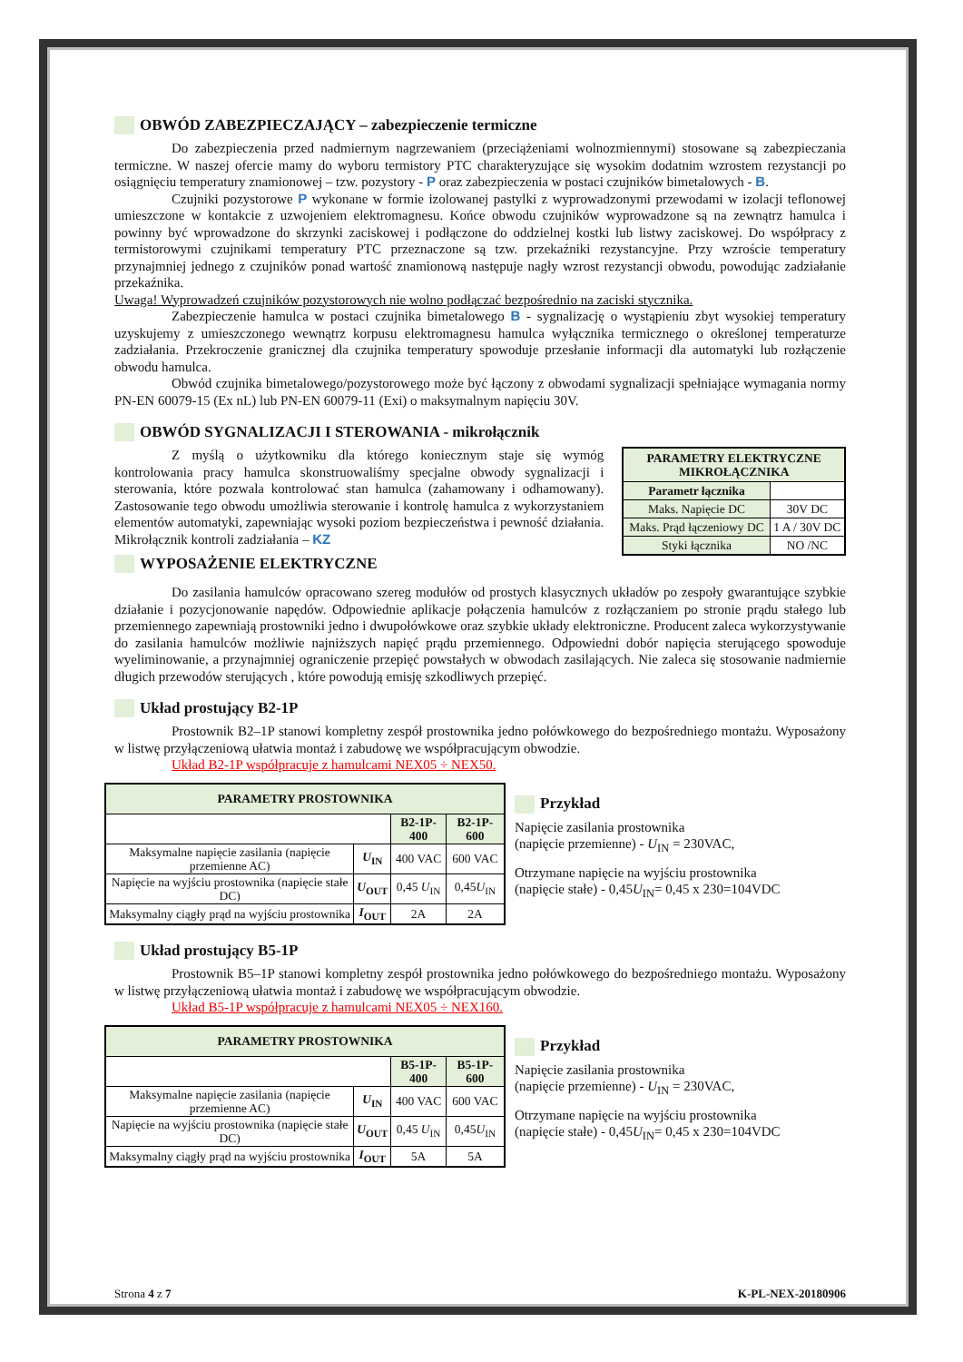OBWÓD ZABEZPIECZAJĄCY – zabezpieczenie termiczne
Do zabezpieczenia przed nadmiernym nagrzewaniem (przeciążeniami wolnozmiennymi) stosowane są zabezpieczania termiczne. W naszej ofercie mamy do wyboru termistory PTC charakteryzujące się wysokim dodatnim wzrostem rezystancji po osiągnięciu temperatury znamionowej – tzw. pozystory - P oraz zabezpieczenia w postaci czujników bimetalowych - B.
Czujniki pozystorowe P wykonane w formie izolowanej pastylki z wyprowadzonymi przewodami w izolacji teflonowej umieszczone w kontakcie z uzwojeniem elektromagnesu. Końce obwodu czujników wyprowadzone są na zewnątrz hamulca i powinny być wprowadzone do skrzynki zaciskowej i podłączone do oddzielnej kostki lub listwy zaciskowej. Do współpracy z termistorowymi czujnikami temperatury PTC przeznaczone są tzw. przekaźniki rezystancyjne. Przy wzroście temperatury przynajmniej jednego z czujników ponad wartość znamionową następuje nagły wzrost rezystancji obwodu, powodując zadziałanie przekaźnika.
Uwaga! Wyprowadzeń czujników pozystorowych nie wolno podłączać bezpośrednio na zaciski stycznika.
Zabezpieczenie hamulca w postaci czujnika bimetalowego B - sygnalizację o wystąpieniu zbyt wysokiej temperatury uzyskujemy z umieszczonego wewnątrz korpusu elektromagnesu hamulca wyłącznika termicznego o określonej temperaturze zadziałania. Przekroczenie granicznej dla czujnika temperatury spowoduje przesłanie informacji dla automatyki lub rozłączenie obwodu hamulca.
Obwód czujnika bimetalowego/pozystorowego może być łączony z obwodami sygnalizacji spełniające wymagania normy PN-EN 60079-15 (Ex nL) lub PN-EN 60079-11 (Exi) o maksymalnym napięciu 30V.
OBWÓD SYGNALIZACJI I STEROWANIA - mikrołącznik
Z myślą o użytkowniku dla którego koniecznym staje się wymóg kontrolowania pracy hamulca skonstruowaliśmy specjalne obwody sygnalizacji i sterowania, które pozwala kontrolować stan hamulca (zahamowany i odhamowany). Zastosowanie tego obwodu umożliwia sterowanie i kontrolę hamulca z wykorzystaniem elementów automatyki, zapewniając wysoki poziom bezpieczeństwa i pewność działania. Mikrołącznik kontroli zadziałania – KZ
WYPOSAŻENIE ELEKTRYCZNE
| PARAMETRY ELEKTRYCZNE MIKROŁĄCZNIKA | |
| --- | --- |
| Parametr łącznika | |
| Maks. Napięcie DC | 30V DC |
| Maks. Prąd łączeniowy DC | 1 A / 30V DC |
| Styki łącznika | NO /NC |
Do zasilania hamulców opracowano szereg modułów od prostych klasycznych układów po zespoły gwarantujące szybkie działanie i pozycjonowanie napędów. Odpowiednie aplikacje połączenia hamulców z rozłączaniem po stronie prądu stałego lub przemiennego zapewniają prostowniki jedno i dwupołówkowe oraz szybkie układy elektroniczne. Producent zaleca wykorzystywanie do zasilania hamulców możliwie najniższych napięć prądu przemiennego. Odpowiedni dobór napięcia sterującego spowoduje wyeliminowanie, a przynajmniej ograniczenie przepięć powstałych w obwodach zasilających. Nie zaleca się stosowanie nadmiernie długich przewodów sterujących , które powodują emisję szkodliwych przepięć.
Układ prostujący B2-1P
Prostownik B2–1P stanowi kompletny zespół prostownika jedno połówkowego do bezpośredniego montażu. Wyposażony w listwę przyłączeniową ułatwia montaż i zabudowę we współpracującym obwodzie.
Układ B2-1P współpracuje z hamulcami NEX05 ÷ NEX50.
| PARAMETRY PROSTOWNIKA | | | |
| --- | --- | --- | --- |
| | | B2-1P-400 | B2-1P-600 |
| Maksymalne napięcie zasilania (napięcie przemienne AC) | U<sub>IN</sub> | 400 VAC | 600 VAC |
| Napięcie na wyjściu prostownika (napięcie stałe DC) | U<sub>OUT</sub> | 0,45 U<sub>IN</sub> | 0,45 U<sub>IN</sub> |
| Maksymalny ciągły prąd na wyjściu prostownika | I<sub>OUT</sub> | 2A | 2A |
Przykład
Napięcie zasilania prostownika
(napięcie przemienne) - U<sub>IN</sub> = 230VAC,
Otrzymane napięcie na wyjściu prostownika
(napięcie stałe) - 0,45U<sub>IN</sub>= 0,45 x 230=104VDC
Układ prostujący B5-1P
Prostownik B5–1P stanowi kompletny zespół prostownika jedno połówkowego do bezpośredniego montażu. Wyposażony w listwę przyłączeniową ułatwia montaż i zabudowę we współpracującym obwodzie.
Układ B5-1P współpracuje z hamulcami NEX05 ÷ NEX160.
| PARAMETRY PROSTOWNIKA | | | |
| --- | --- | --- | --- |
| | | B5-1P-400 | B5-1P-600 |
| Maksymalne napięcie zasilania (napięcie przemienne AC) | U<sub>IN</sub> | 400 VAC | 600 VAC |
| Napięcie na wyjściu prostownika (napięcie stałe DC) | U<sub>OUT</sub> | 0,45 U<sub>IN</sub> | 0,45 U<sub>IN</sub> |
| Maksymalny ciągły prąd na wyjściu prostownika | I<sub>OUT</sub> | 5A | 5A |
Przykład
Napięcie zasilania prostownika
(napięcie przemienne) - U<sub>IN</sub> = 230VAC,
Otrzymane napięcie na wyjściu prostownika
(napięcie stałe) - 0,45U<sub>IN</sub>= 0,45 x 230=104VDC
Strona 4 z 7 K-PL-NEX-20180906